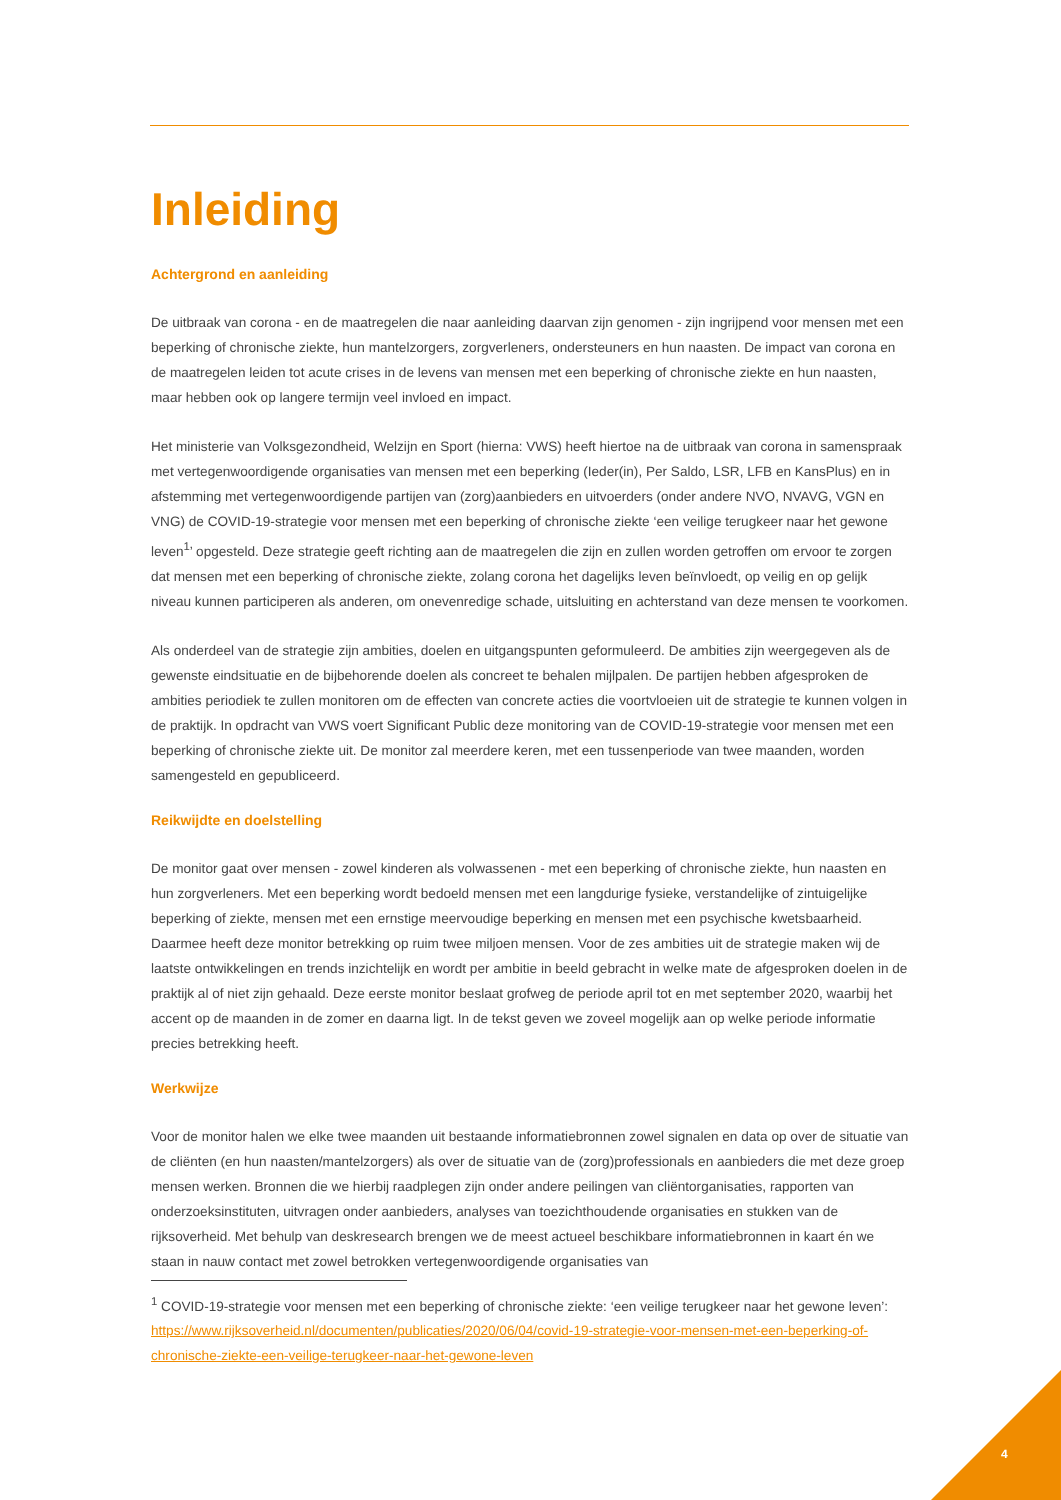Inleiding
Achtergrond en aanleiding
De uitbraak van corona - en de maatregelen die naar aanleiding daarvan zijn genomen - zijn ingrijpend voor mensen met een beperking of chronische ziekte, hun mantelzorgers, zorgverleners, ondersteuners en hun naasten. De impact van corona en de maatregelen leiden tot acute crises in de levens van mensen met een beperking of chronische ziekte en hun naasten, maar hebben ook op langere termijn veel invloed en impact.
Het ministerie van Volksgezondheid, Welzijn en Sport (hierna: VWS) heeft hiertoe na de uitbraak van corona in samenspraak met vertegenwoordigende organisaties van mensen met een beperking (Ieder(in), Per Saldo, LSR, LFB en KansPlus) en in afstemming met vertegenwoordigende partijen van (zorg)aanbieders en uitvoerders (onder andere NVO, NVAVG, VGN en VNG) de COVID-19-strategie voor mensen met een beperking of chronische ziekte ‘een veilige terugkeer naar het gewone leven<sup>1</sup>’ opgesteld. Deze strategie geeft richting aan de maatregelen die zijn en zullen worden getroffen om ervoor te zorgen dat mensen met een beperking of chronische ziekte, zolang corona het dagelijks leven beïnvloedt, op veilig en op gelijk niveau kunnen participeren als anderen, om onevenredige schade, uitsluiting en achterstand van deze mensen te voorkomen.
Als onderdeel van de strategie zijn ambities, doelen en uitgangspunten geformuleerd. De ambities zijn weergegeven als de gewenste eindsituatie en de bijbehorende doelen als concreet te behalen mijlpalen. De partijen hebben afgesproken de ambities periodiek te zullen monitoren om de effecten van concrete acties die voortvloeien uit de strategie te kunnen volgen in de praktijk. In opdracht van VWS voert Significant Public deze monitoring van de COVID-19-strategie voor mensen met een beperking of chronische ziekte uit. De monitor zal meerdere keren, met een tussenperiode van twee maanden, worden samengesteld en gepubliceerd.
Reikwijdte en doelstelling
De monitor gaat over mensen - zowel kinderen als volwassenen - met een beperking of chronische ziekte, hun naasten en hun zorgverleners. Met een beperking wordt bedoeld mensen met een langdurige fysieke, verstandelijke of zintuigelijke beperking of ziekte, mensen met een ernstige meervoudige beperking en mensen met een psychische kwetsbaarheid. Daarmee heeft deze monitor betrekking op ruim twee miljoen mensen. Voor de zes ambities uit de strategie maken wij de laatste ontwikkelingen en trends inzichtelijk en wordt per ambitie in beeld gebracht in welke mate de afgesproken doelen in de praktijk al of niet zijn gehaald. Deze eerste monitor beslaat grofweg de periode april tot en met september 2020, waarbij het accent op de maanden in de zomer en daarna ligt. In de tekst geven we zoveel mogelijk aan op welke periode informatie precies betrekking heeft.
Werkwijze
Voor de monitor halen we elke twee maanden uit bestaande informatiebronnen zowel signalen en data op over de situatie van de cliënten (en hun naasten/mantelzorgers) als over de situatie van de (zorg)professionals en aanbieders die met deze groep mensen werken. Bronnen die we hierbij raadplegen zijn onder andere peilingen van cliëntorganisaties, rapporten van onderzoeksinstituten, uitvragen onder aanbieders, analyses van toezichthoudende organisaties en stukken van de rijksoverheid. Met behulp van deskresearch brengen we de meest actueel beschikbare informatiebronnen in kaart én we staan in nauw contact met zowel betrokken vertegenwoordigende organisaties van
<sup>1</sup> COVID-19-strategie voor mensen met een beperking of chronische ziekte: ‘een veilige terugkeer naar het gewone leven’: https://www.rijksoverheid.nl/documenten/publicaties/2020/06/04/covid-19-strategie-voor-mensen-met-een-beperking-of-chronische-ziekte-een-veilige-terugkeer-naar-het-gewone-leven
4